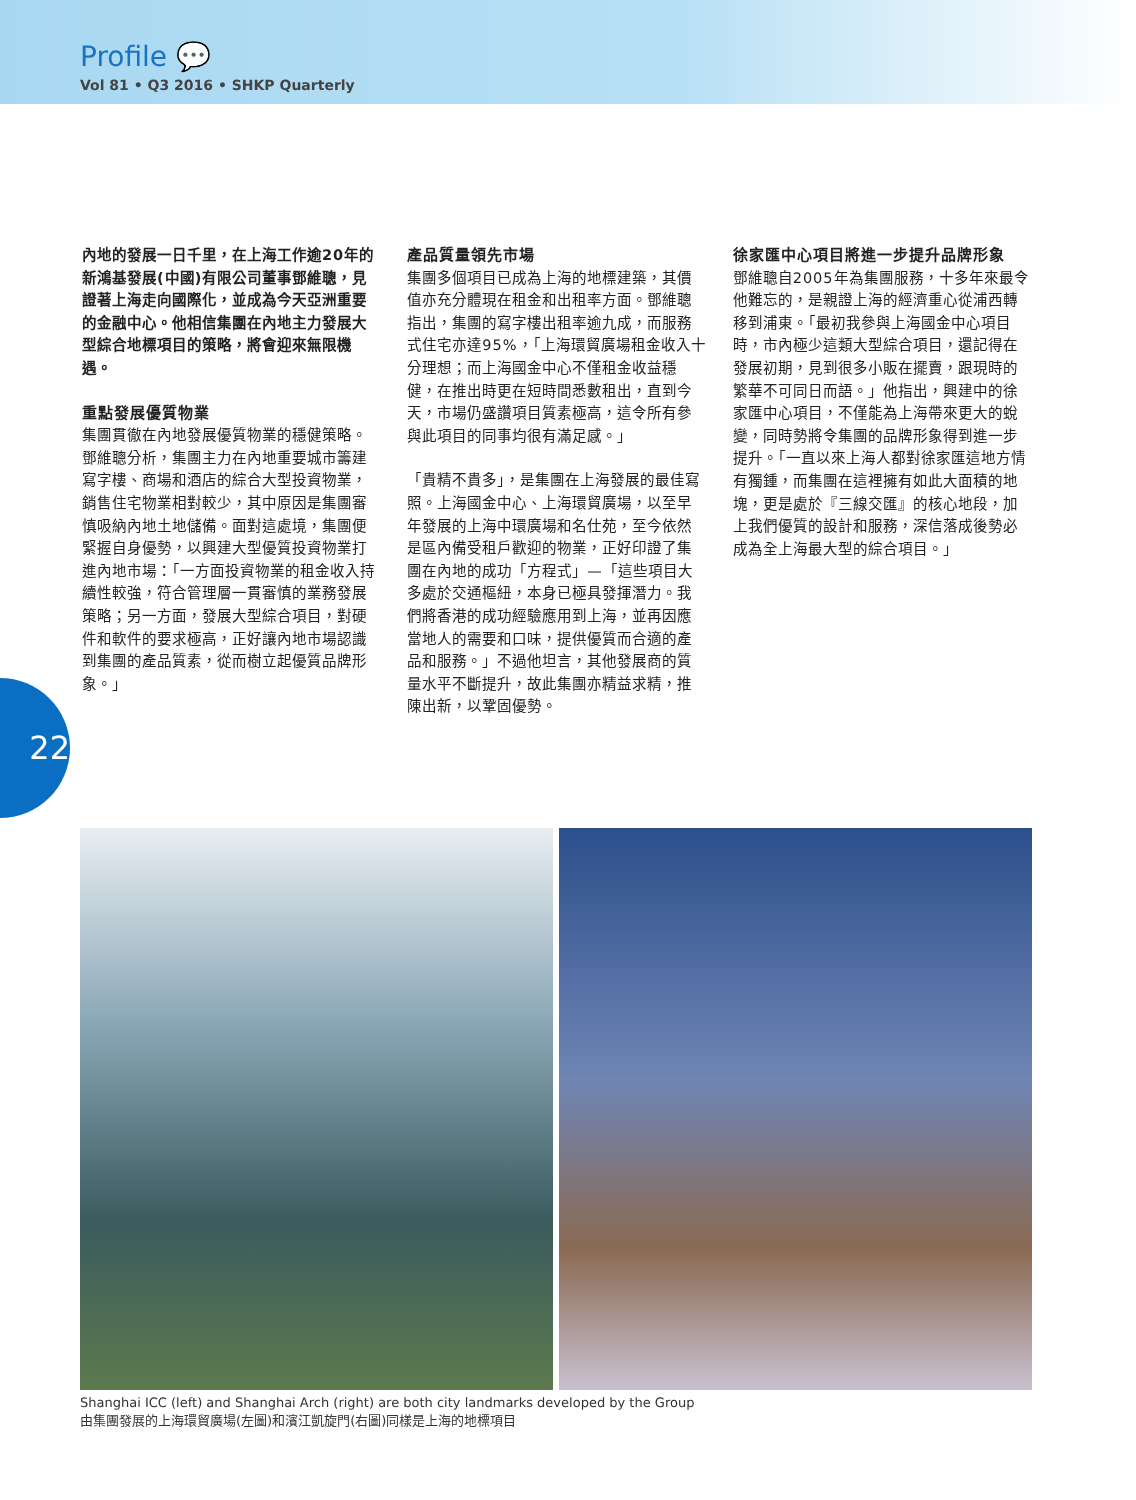Profile 💬
Vol 81 • Q3 2016 • SHKP Quarterly
內地的發展一日千里，在上海工作逾20年的新鴻基發展(中國)有限公司董事鄧維聰，見證著上海走向國際化，並成為今天亞洲重要的金融中心。他相信集團在內地主力發展大型綜合地標項目的策略，將會迎來無限機遇。
重點發展優質物業
集團貫徹在內地發展優質物業的穩健策略。鄧維聰分析，集團主力在內地重要城市籌建寫字樓、商場和酒店的綜合大型投資物業，銷售住宅物業相對較少，其中原因是集團審慎吸納內地土地儲備。面對這處境，集團便緊握自身優勢，以興建大型優質投資物業打進內地市場：「一方面投資物業的租金收入持續性較強，符合管理層一貫審慎的業務發展策略；另一方面，發展大型綜合項目，對硬件和軟件的要求極高，正好讓內地市場認識到集團的產品質素，從而樹立起優質品牌形象。」
產品質量領先市場
集團多個項目已成為上海的地標建築，其價值亦充分體現在租金和出租率方面。鄧維聰指出，集團的寫字樓出租率逾九成，而服務式住宅亦達95%，「上海環貿廣場租金收入十分理想；而上海國金中心不僅租金收益穩健，在推出時更在短時間悉數租出，直到今天，市場仍盛讚項目質素極高，這令所有參與此項目的同事均很有滿足感。」
「貴精不貴多」，是集團在上海發展的最佳寫照。上海國金中心、上海環貿廣場，以至早年發展的上海中環廣場和名仕苑，至今依然是區內備受租戶歡迎的物業，正好印證了集團在內地的成功「方程式」—「這些項目大多處於交通樞紐，本身已極具發揮潛力。我們將香港的成功經驗應用到上海，並再因應當地人的需要和口味，提供優質而合適的產品和服務。」不過他坦言，其他發展商的質量水平不斷提升，故此集團亦精益求精，推陳出新，以鞏固優勢。
徐家匯中心項目將進一步提升品牌形象
鄧維聰自2005年為集團服務，十多年來最令他難忘的，是親證上海的經濟重心從浦西轉移到浦東。「最初我參與上海國金中心項目時，市內極少這類大型綜合項目，還記得在發展初期，見到很多小販在擺賣，跟現時的繁華不可同日而語。」他指出，興建中的徐家匯中心項目，不僅能為上海帶來更大的蛻變，同時勢將令集團的品牌形象得到進一步提升。「一直以來上海人都對徐家匯這地方情有獨鍾，而集團在這裡擁有如此大面積的地塊，更是處於『三線交匯』的核心地段，加上我們優質的設計和服務，深信落成後勢必成為全上海最大型的綜合項目。」
22
Shanghai ICC (left) and Shanghai Arch (right) are both city landmarks developed by the Group
由集團發展的上海環貿廣場(左圖)和濱江凱旋門(右圖)同樣是上海的地標項目